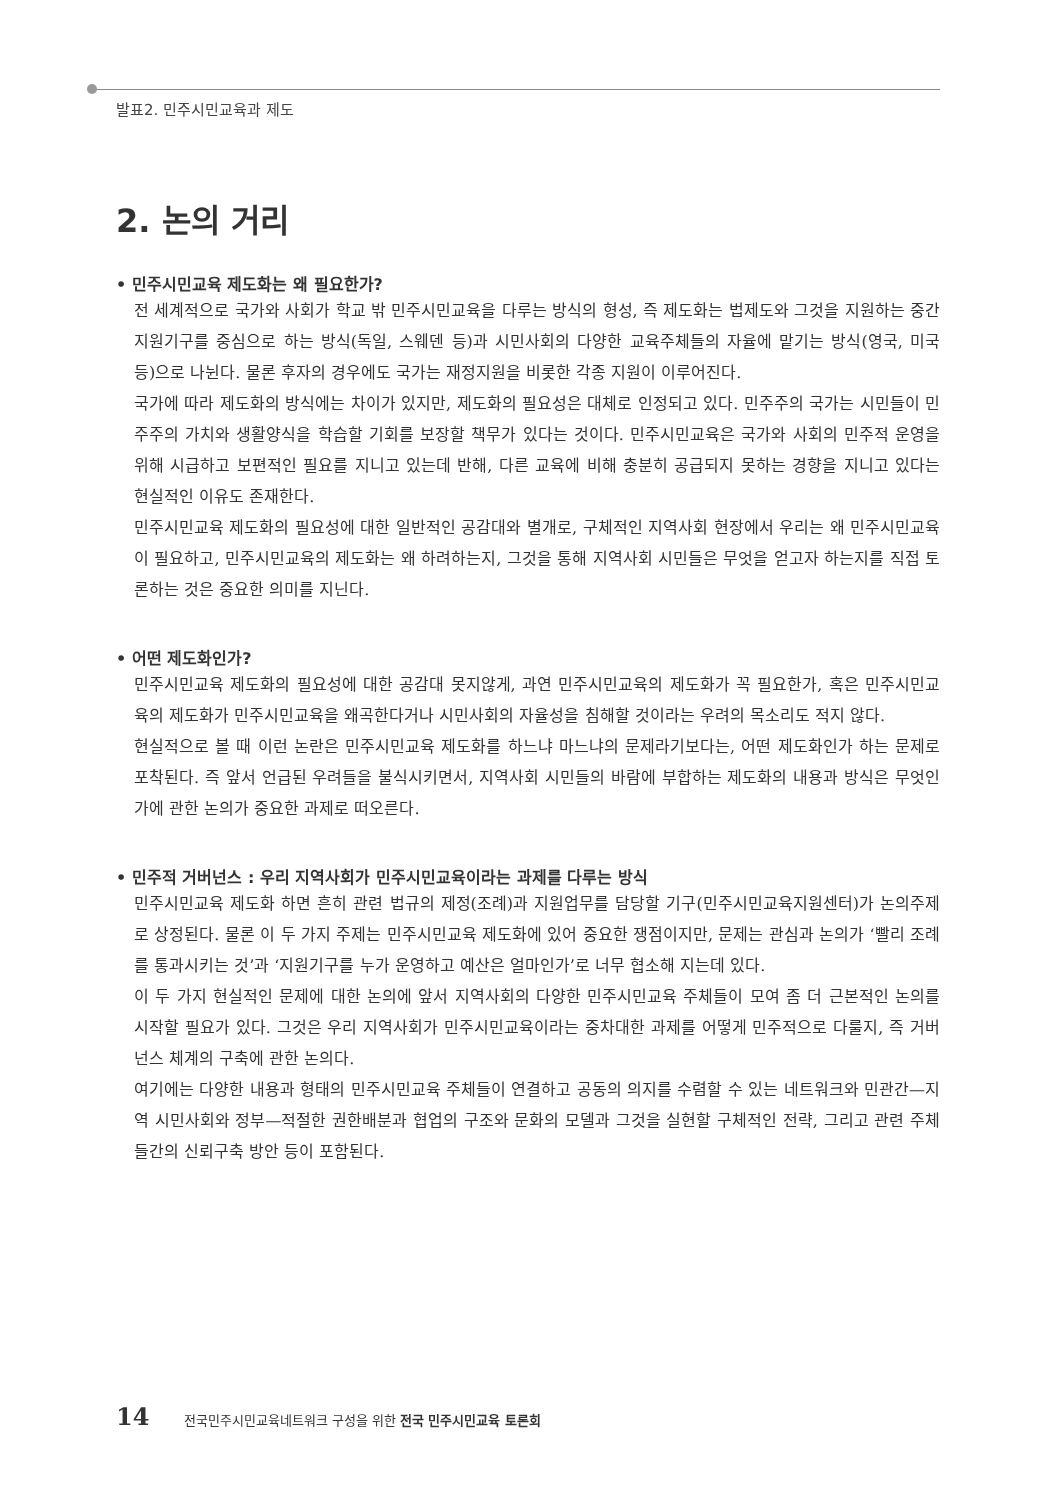발표2. 민주시민교육과 제도
2. 논의 거리
• 민주시민교육 제도화는 왜 필요한가?
전 세계적으로 국가와 사회가 학교 밖 민주시민교육을 다루는 방식의 형성, 즉 제도화는 법제도와 그것을 지원하는 중간지원기구를 중심으로 하는 방식(독일, 스웨덴 등)과 시민사회의 다양한 교육주체들의 자율에 맡기는 방식(영국, 미국 등)으로 나뉜다. 물론 후자의 경우에도 국가는 재정지원을 비롯한 각종 지원이 이루어진다.
국가에 따라 제도화의 방식에는 차이가 있지만, 제도화의 필요성은 대체로 인정되고 있다. 민주주의 국가는 시민들이 민주주의 가치와 생활양식을 학습할 기회를 보장할 책무가 있다는 것이다. 민주시민교육은 국가와 사회의 민주적 운영을 위해 시급하고 보편적인 필요를 지니고 있는데 반해, 다른 교육에 비해 충분히 공급되지 못하는 경향을 지니고 있다는 현실적인 이유도 존재한다.
민주시민교육 제도화의 필요성에 대한 일반적인 공감대와 별개로, 구체적인 지역사회 현장에서 우리는 왜 민주시민교육이 필요하고, 민주시민교육의 제도화는 왜 하려하는지, 그것을 통해 지역사회 시민들은 무엇을 얻고자 하는지를 직접 토론하는 것은 중요한 의미를 지닌다.
• 어떤 제도화인가?
민주시민교육 제도화의 필요성에 대한 공감대 못지않게, 과연 민주시민교육의 제도화가 꼭 필요한가, 혹은 민주시민교육의 제도화가 민주시민교육을 왜곡한다거나 시민사회의 자율성을 침해할 것이라는 우려의 목소리도 적지 않다.
현실적으로 볼 때 이런 논란은 민주시민교육 제도화를 하느냐 마느냐의 문제라기보다는, 어떤 제도화인가 하는 문제로 포착된다. 즉 앞서 언급된 우려들을 불식시키면서, 지역사회 시민들의 바람에 부합하는 제도화의 내용과 방식은 무엇인가에 관한 논의가 중요한 과제로 떠오른다.
• 민주적 거버넌스 : 우리 지역사회가 민주시민교육이라는 과제를 다루는 방식
민주시민교육 제도화 하면 흔히 관련 법규의 제정(조례)과 지원업무를 담당할 기구(민주시민교육지원센터)가 논의주제로 상정된다. 물론 이 두 가지 주제는 민주시민교육 제도화에 있어 중요한 쟁점이지만, 문제는 관심과 논의가 ‘빨리 조례를 통과시키는 것’과 ‘지원기구를 누가 운영하고 예산은 얼마인가’로 너무 협소해 지는데 있다.
이 두 가지 현실적인 문제에 대한 논의에 앞서 지역사회의 다양한 민주시민교육 주체들이 모여 좀 더 근본적인 논의를 시작할 필요가 있다. 그것은 우리 지역사회가 민주시민교육이라는 중차대한 과제를 어떻게 민주적으로 다룰지, 즉 거버넌스 체계의 구축에 관한 논의다.
여기에는 다양한 내용과 형태의 민주시민교육 주체들이 연결하고 공동의 의지를 수렴할 수 있는 네트워크와 민관간—지역 시민사회와 정부—적절한 권한배분과 협업의 구조와 문화의 모델과 그것을 실현할 구체적인 전략, 그리고 관련 주체들간의 신뢰구축 방안 등이 포함된다.
14 전국민주시민교육네트워크 구성을 위한 전국 민주시민교육 토론회